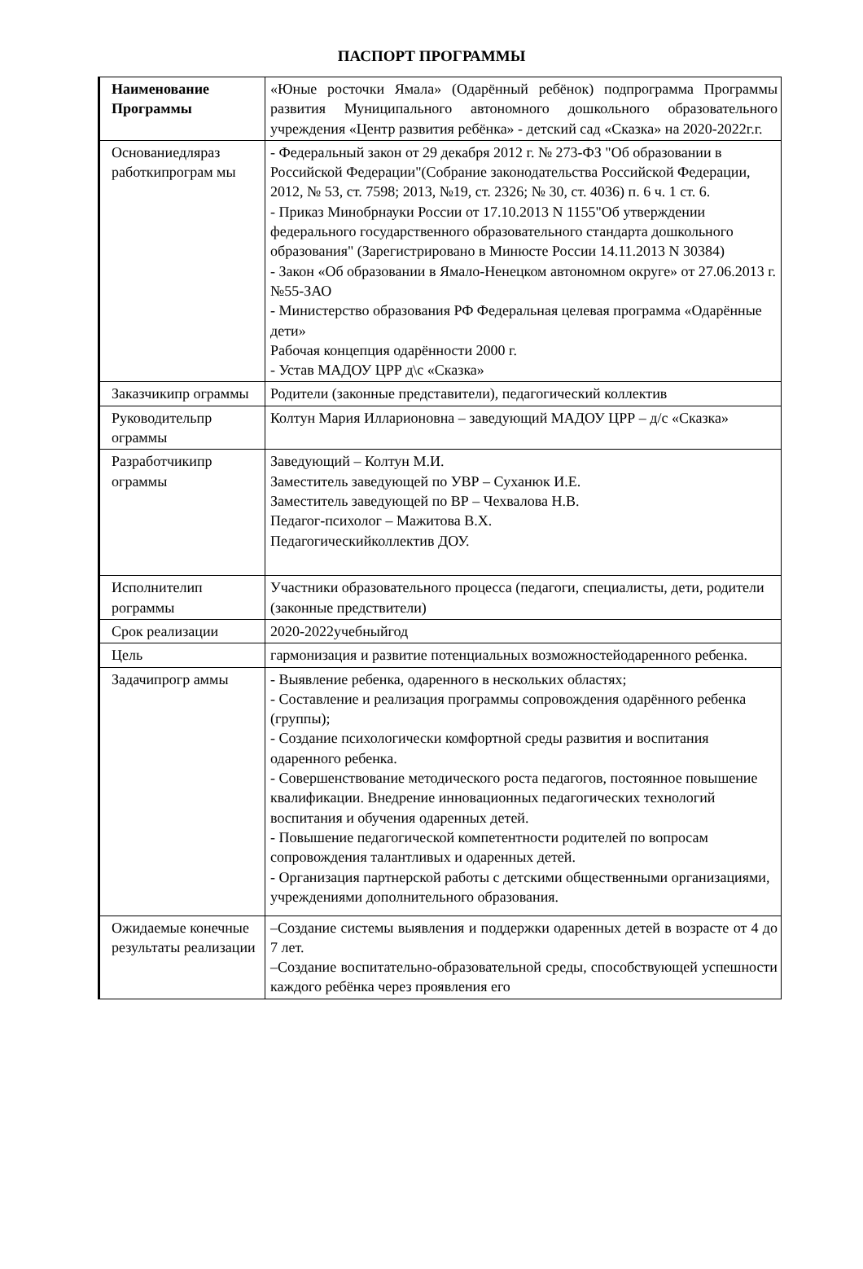ПАСПОРТ ПРОГРАММЫ
| Наименование Программы | «Юные росточки Ямала» (Одарённый ребёнок) подпрограмма Программы развития Муниципального автономного дошкольного образовательного учреждения «Центр развития ребёнка» - детский сад «Сказка» на 2020-2022г.г. |
| Основаниедляраз работкипрограм мы | - Федеральный закон от 29 декабря 2012 г. № 273-ФЗ "Об образовании в Российской Федерации"(Собрание законодательства Российской Федерации, 2012, № 53, ст. 7598; 2013, №19, ст. 2326; № 30, ст. 4036) п. 6 ч. 1 ст. 6. - Приказ Минобрнауки России от 17.10.2013 N 1155"Об утверждении федерального государственного образовательного стандарта дошкольного образования" (Зарегистрировано в Минюсте России 14.11.2013 N 30384) - Закон «Об образовании в Ямало-Ненецком автономном округе» от 27.06.2013 г. №55-ЗАО - Министерство образования РФ Федеральная целевая программа «Одарённые дети» Рабочая концепция одарённости 2000 г. - Устав МАДОУ ЦРР д\с «Сказка» |
| Заказчикипр ограммы | Родители (законные представители), педагогический коллектив |
| Руководительпр ограммы | Колтун Мария Илларионовна – заведующий МАДОУ ЦРР – д/с «Сказка» |
| Разработчикипр ограммы | Заведующий – Колтун М.И. Заместитель заведующей по УВР – Суханюк И.Е. Заместитель заведующей по ВР – Чехвалова Н.В. Педагог-психолог – Мажитова В.Х. Педагогическийколлектив ДОУ. |
| Исполнителип рограммы | Участники образовательного процесса (педагоги, специалисты, дети, родители (законные предствители) |
| Срок реализации | 2020-2022учебныйгод |
| Цель | гармонизация и развитие потенциальных возможностейодаренного ребенка. |
| Задачипрогр аммы | - Выявление ребенка, одаренного в нескольких областях; - Составление и реализация программы сопровождения одарённого ребенка (группы); - Создание психологически комфортной среды развития и воспитания одаренного ребенка. - Совершенствование методического роста педагогов, постоянное повышение квалификации. Внедрение инновационных педагогических технологий воспитания и обучения одаренных детей. - Повышение педагогической компетентности родителей по вопросам сопровождения талантливых и одаренных детей. - Организация партнерской работы с детскими общественными организациями, учреждениями дополнительного образования. |
| Ожидаемые конечные результаты реализации | –Создание системы выявления и поддержки одаренных детей в возрасте от 4 до 7 лет. –Создание воспитательно-образовательной среды, способствующей успешности каждого ребёнка через проявления его |